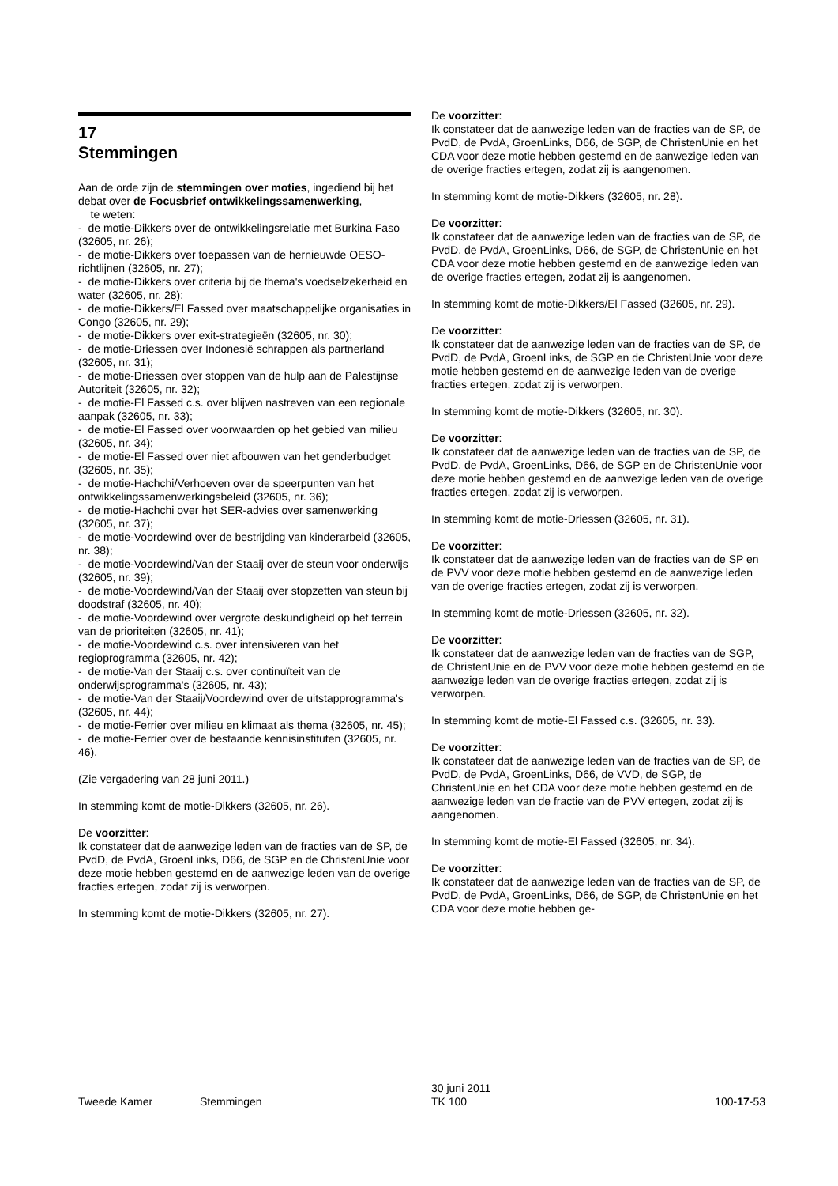17
Stemmingen
Aan de orde zijn de stemmingen over moties, ingediend bij het debat over de Focusbrief ontwikkelingssamenwer­king,
te weten:
- de motie-Dikkers over de ontwikkelingsrelatie met Burkina Faso (32605, nr. 26);
- de motie-Dikkers over toepassen van de hernieuwde OESO-richtlijnen (32605, nr. 27);
- de motie-Dikkers over criteria bij de thema's voedselzekerheid en water (32605, nr. 28);
- de motie-Dikkers/El Fassed over maatschappelijke organisaties in Congo (32605, nr. 29);
- de motie-Dikkers over exit-strategieën (32605, nr. 30);
- de motie-Driessen over Indonesië schrappen als partnerland (32605, nr. 31);
- de motie-Driessen over stoppen van de hulp aan de Palestijnse Autoriteit (32605, nr. 32);
- de motie-El Fassed c.s. over blijven nastreven van een regionale aanpak (32605, nr. 33);
- de motie-El Fassed over voorwaarden op het gebied van milieu (32605, nr. 34);
- de motie-El Fassed over niet afbouwen van het genderbudget (32605, nr. 35);
- de motie-Hachchi/Verhoeven over de speerpunten van het ontwikkelingssamenwerkingsbeleid (32605, nr. 36);
- de motie-Hachchi over het SER-advies over samenwerking (32605, nr. 37);
- de motie-Voordewind over de bestrijding van kinderarbeid (32605, nr. 38);
- de motie-Voordewind/Van der Staaij over de steun voor onderwijs (32605, nr. 39);
- de motie-Voordewind/Van der Staaij over stopzetten van steun bij doodstraf (32605, nr. 40);
- de motie-Voordewind over vergrote deskundigheid op het terrein van de prioriteiten (32605, nr. 41);
- de motie-Voordewind c.s. over intensiveren van het regioprogramma (32605, nr. 42);
- de motie-Van der Staaij c.s. over continuïteit van de onderwijsprogramma's (32605, nr. 43);
- de motie-Van der Staaij/Voordewind over de uitstapprogramma's (32605, nr. 44);
- de motie-Ferrier over milieu en klimaat als thema (32605, nr. 45);
- de motie-Ferrier over de bestaande kennisinstituten (32605, nr. 46).
(Zie vergadering van 28 juni 2011.)
In stemming komt de motie-Dikkers (32605, nr. 26).
De voorzitter:
Ik constateer dat de aanwezige leden van de fracties van de SP, de PvdD, de PvdA, GroenLinks, D66, de SGP en de ChristenUnie voor deze motie hebben gestemd en de aanwezige leden van de overige fracties ertegen, zodat zij is verworpen.
In stemming komt de motie-Dikkers (32605, nr. 27).
De voorzitter:
Ik constateer dat de aanwezige leden van de fracties van de SP, de PvdD, de PvdA, GroenLinks, D66, de SGP, de ChristenUnie en het CDA voor deze motie hebben gestemd en de aanwezige leden van de overige fracties ertegen, zodat zij is aangenomen.
In stemming komt de motie-Dikkers (32605, nr. 28).
De voorzitter:
Ik constateer dat de aanwezige leden van de fracties van de SP, de PvdD, de PvdA, GroenLinks, D66, de SGP, de ChristenUnie en het CDA voor deze motie hebben gestemd en de aanwezige leden van de overige fracties ertegen, zodat zij is aangenomen.
In stemming komt de motie-Dikkers/El Fassed (32605, nr. 29).
De voorzitter:
Ik constateer dat de aanwezige leden van de fracties van de SP, de PvdD, de PvdA, GroenLinks, de SGP en de ChristenUnie voor deze motie hebben gestemd en de aanwezige leden van de overige fracties ertegen, zodat zij is verworpen.
In stemming komt de motie-Dikkers (32605, nr. 30).
De voorzitter:
Ik constateer dat de aanwezige leden van de fracties van de SP, de PvdD, de PvdA, GroenLinks, D66, de SGP en de ChristenUnie voor deze motie hebben gestemd en de aanwezige leden van de overige fracties ertegen, zodat zij is verworpen.
In stemming komt de motie-Driessen (32605, nr. 31).
De voorzitter:
Ik constateer dat de aanwezige leden van de fracties van de SP en de PVV voor deze motie hebben gestemd en de aanwezige leden van de overige fracties ertegen, zodat zij is verworpen.
In stemming komt de motie-Driessen (32605, nr. 32).
De voorzitter:
Ik constateer dat de aanwezige leden van de fracties van de SGP, de ChristenUnie en de PVV voor deze motie hebben gestemd en de aanwezige leden van de overige fracties ertegen, zodat zij is verworpen.
In stemming komt de motie-El Fassed c.s. (32605, nr. 33).
De voorzitter:
Ik constateer dat de aanwezige leden van de fracties van de SP, de PvdD, de PvdA, GroenLinks, D66, de VVD, de SGP, de ChristenUnie en het CDA voor deze motie hebben gestemd en de aanwezige leden van de fractie van de PVV ertegen, zodat zij is aangenomen.
In stemming komt de motie-El Fassed (32605, nr. 34).
De voorzitter:
Ik constateer dat de aanwezige leden van de fracties van de SP, de PvdD, de PvdA, GroenLinks, D66, de SGP, de ChristenUnie en het CDA voor deze motie hebben ge-
Tweede Kamer
Stemmingen
30 juni 2011
TK 100
100-17-53